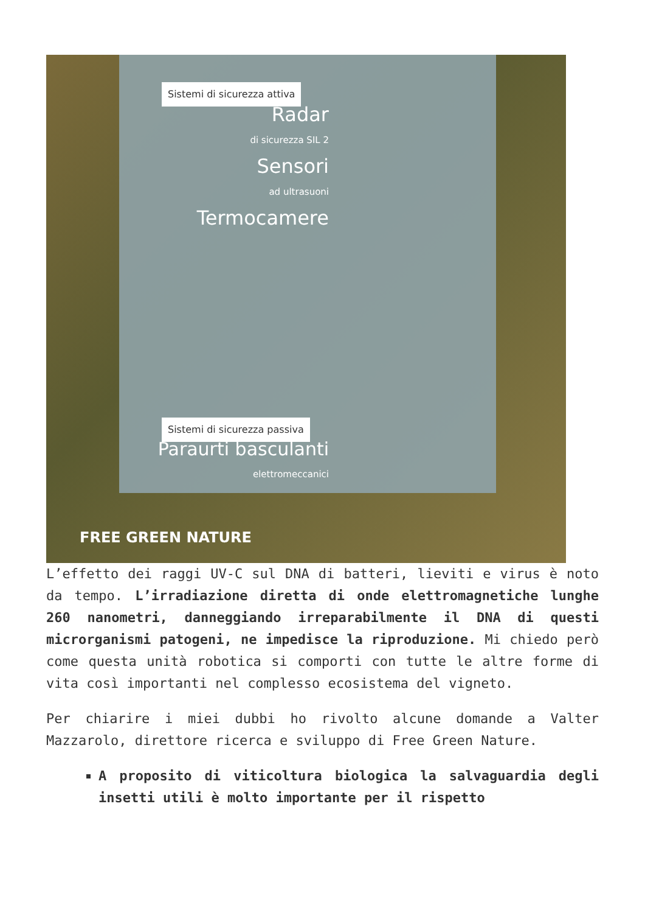Sistemi di sicurezza attiva Radar
di sicurezza SIL 2 Sensori
ad ultrasuoni Termocamere Sistemi di sicurezza passiva Paraurti basculanti
elettromeccanici FREE GREEN NATURE L’effetto dei raggi UV-C sul DNA di batteri, lieviti e virus è noto da tempo. L’irradiazione diretta di onde elettromagnetiche lunghe 260 nanometri, danneggiando irreparabilmente il DNA di questi microrganismi patogeni, ne impedisce la riproduzione. Mi chiedo però come questa unità robotica si comporti con tutte le altre forme di vita così importanti nel complesso ecosistema del vigneto.
Per chiarire i miei dubbi ho rivolto alcune domande a Valter Mazzarolo, direttore ricerca e sviluppo di Free Green Nature.
A proposito di viticoltura biologica la salvaguardia degli insetti utili è molto importante per il rispetto